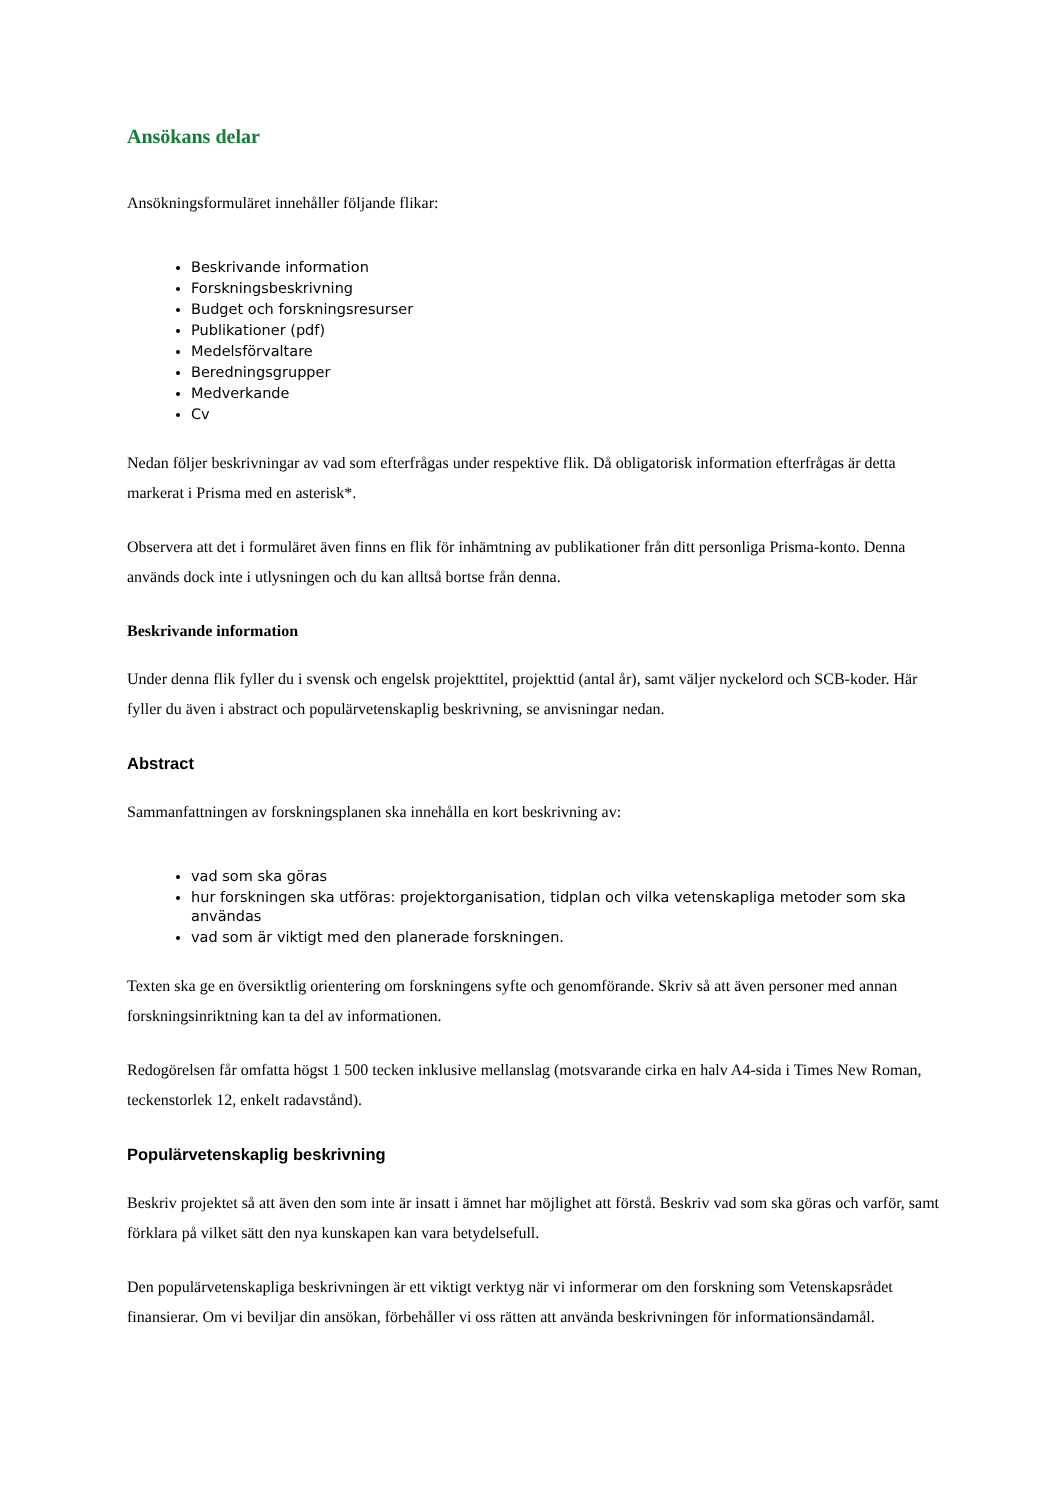Ansökans delar
Ansökningsformuläret innehåller följande flikar:
Beskrivande information
Forskningsbeskrivning
Budget och forskningsresurser
Publikationer (pdf)
Medelsförvaltare
Beredningsgrupper
Medverkande
Cv
Nedan följer beskrivningar av vad som efterfrågas under respektive flik. Då obligatorisk information efterfrågas är detta markerat i Prisma med en asterisk*.
Observera att det i formuläret även finns en flik för inhämtning av publikationer från ditt personliga Prisma-konto. Denna används dock inte i utlysningen och du kan alltså bortse från denna.
Beskrivande information
Under denna flik fyller du i svensk och engelsk projekttitel, projekttid (antal år), samt väljer nyckelord och SCB-koder. Här fyller du även i abstract och populärvetenskaplig beskrivning, se anvisningar nedan.
Abstract
Sammanfattningen av forskningsplanen ska innehålla en kort beskrivning av:
vad som ska göras
hur forskningen ska utföras: projektorganisation, tidplan och vilka vetenskapliga metoder som ska användas
vad som är viktigt med den planerade forskningen.
Texten ska ge en översiktlig orientering om forskningens syfte och genomförande. Skriv så att även personer med annan forskningsinriktning kan ta del av informationen.
Redogörelsen får omfatta högst 1 500 tecken inklusive mellanslag (motsvarande cirka en halv A4-sida i Times New Roman, teckenstorlek 12, enkelt radavstånd).
Populärvetenskaplig beskrivning
Beskriv projektet så att även den som inte är insatt i ämnet har möjlighet att förstå. Beskriv vad som ska göras och varför, samt förklara på vilket sätt den nya kunskapen kan vara betydelsefull.
Den populärvetenskapliga beskrivningen är ett viktigt verktyg när vi informerar om den forskning som Vetenskapsrådet finansierar. Om vi beviljar din ansökan, förbehåller vi oss rätten att använda beskrivningen för informationsändamål.